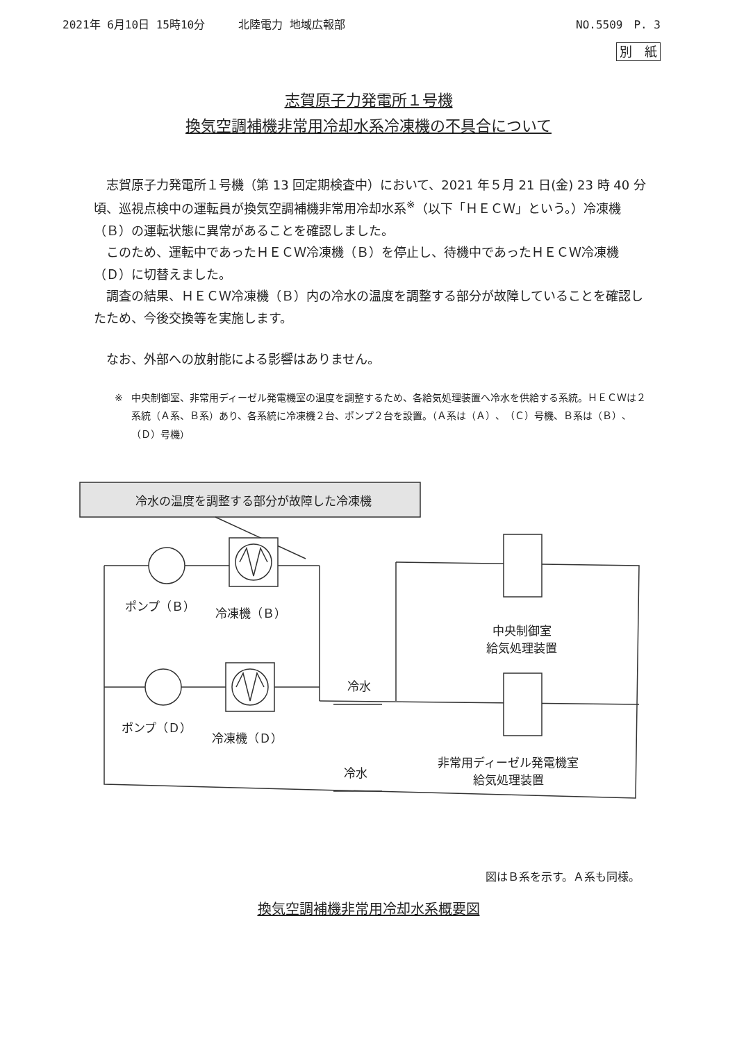2021年 6月10日 15時10分　　　北陸電力 地域広報部 NO.5509　P. 3
別　紙
志賀原子力発電所１号機
換気空調補機非常用冷却水系冷凍機の不具合について
志賀原子力発電所１号機（第 13 回定期検査中）において、2021 年５月 21 日(金) 23 時 40 分頃、巡視点検中の運転員が換気空調補機非常用冷却水系<sup>※</sup>（以下「ＨＥＣＷ」という。）冷凍機（Ｂ）の運転状態に異常があることを確認しました。
このため、運転中であったＨＥＣＷ冷凍機（Ｂ）を停止し、待機中であったＨＥＣＷ冷凍機（Ｄ）に切替えました。
調査の結果、ＨＥＣＷ冷凍機（Ｂ）内の冷水の温度を調整する部分が故障していることを確認したため、今後交換等を実施します。
なお、外部への放射能による影響はありません。
※ 中央制御室、非常用ディーゼル発電機室の温度を調整するため、各給気処理装置へ冷水を供給する系統。ＨＥＣＷは２系統（Ａ系、Ｂ系）あり、各系統に冷凍機２台、ポンプ２台を設置。（Ａ系は（Ａ）、（Ｃ）号機、Ｂ系は（Ｂ）、（Ｄ）号機）
冷水の温度を調整する部分が故障した冷凍機
ポンプ（Ｂ） 冷凍機（Ｂ）
中央制御室
給気処理装置
冷水
ポンプ（Ｄ）
冷凍機（Ｄ）
非常用ディーゼル発電機室
給気処理装置
冷水
図はＢ系を示す。Ａ系も同様。
換気空調補機非常用冷却水系概要図